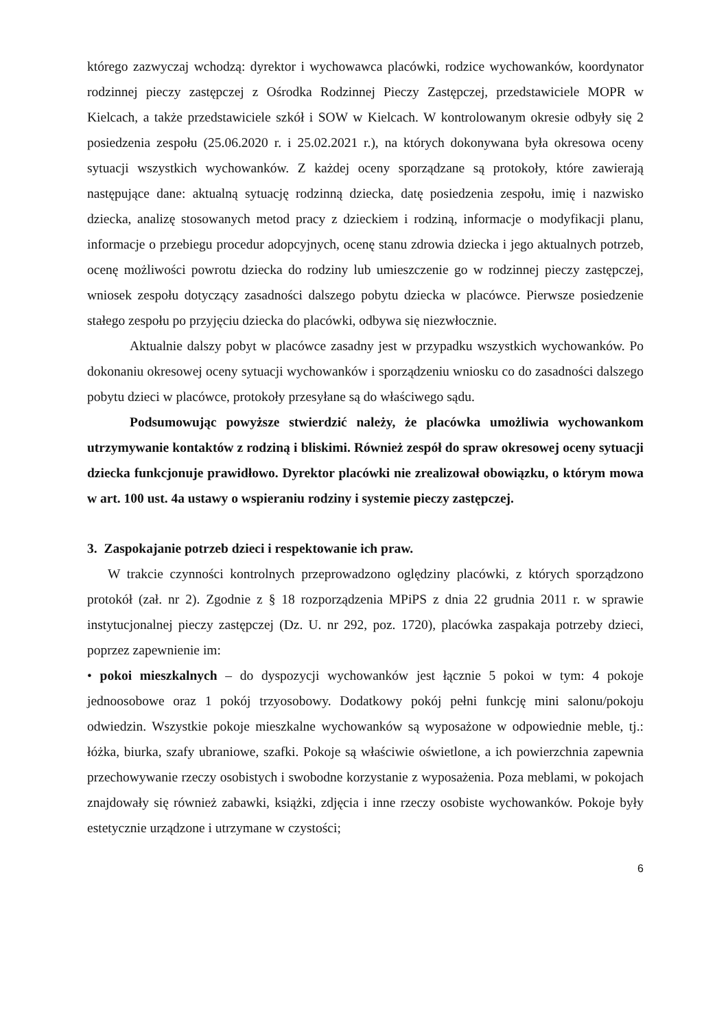którego zazwyczaj wchodzą: dyrektor i wychowawca placówki, rodzice wychowanków, koordynator rodzinnej pieczy zastępczej z Ośrodka Rodzinnej Pieczy Zastępczej, przedstawiciele MOPR w Kielcach, a także przedstawiciele szkół i SOW w Kielcach. W kontrolowanym okresie odbyły się 2 posiedzenia zespołu (25.06.2020 r. i 25.02.2021 r.), na których dokonywana była okresowa oceny sytuacji wszystkich wychowanków. Z każdej oceny sporządzane są protokoły, które zawierają następujące dane: aktualną sytuację rodzinną dziecka, datę posiedzenia zespołu, imię i nazwisko dziecka, analizę stosowanych metod pracy z dzieckiem i rodziną, informacje o modyfikacji planu, informacje o przebiegu procedur adopcyjnych, ocenę stanu zdrowia dziecka i jego aktualnych potrzeb, ocenę możliwości powrotu dziecka do rodziny lub umieszczenie go w rodzinnej pieczy zastępczej, wniosek zespołu dotyczący zasadności dalszego pobytu dziecka w placówce. Pierwsze posiedzenie stałego zespołu po przyjęciu dziecka do placówki, odbywa się niezwłocznie.
Aktualnie dalszy pobyt w placówce zasadny jest w przypadku wszystkich wychowanków. Po dokonaniu okresowej oceny sytuacji wychowanków i sporządzeniu wniosku co do zasadności dalszego pobytu dzieci w placówce, protokoły przesyłane są do właściwego sądu.
Podsumowując powyższe stwierdzić należy, że placówka umożliwia wychowankom utrzymywanie kontaktów z rodziną i bliskimi. Również zespół do spraw okresowej oceny sytuacji dziecka funkcjonuje prawidłowo. Dyrektor placówki nie zrealizował obowiązku, o którym mowa w art. 100 ust. 4a ustawy o wspieraniu rodziny i systemie pieczy zastępczej.
3. Zaspokajanie potrzeb dzieci i respektowanie ich praw.
W trakcie czynności kontrolnych przeprowadzono oględziny placówki, z których sporządzono protokół (zał. nr 2). Zgodnie z § 18 rozporządzenia MPiPS z dnia 22 grudnia 2011 r. w sprawie instytucjonalnej pieczy zastępczej (Dz. U. nr 292, poz. 1720), placówka zaspakaja potrzeby dzieci, poprzez zapewnienie im:
• pokoi mieszkalnych – do dyspozycji wychowanków jest łącznie 5 pokoi w tym: 4 pokoje jednoosobowe oraz 1 pokój trzyosobowy. Dodatkowy pokój pełni funkcję mini salonu/pokoju odwiedzin. Wszystkie pokoje mieszkalne wychowanków są wyposażone w odpowiednie meble, tj.: łóżka, biurka, szafy ubraniowe, szafki. Pokoje są właściwie oświetlone, a ich powierzchnia zapewnia przechowywanie rzeczy osobistych i swobodne korzystanie z wyposażenia. Poza meblami, w pokojach znajdowały się również zabawki, książki, zdjęcia i inne rzeczy osobiste wychowanków. Pokoje były estetycznie urządzone i utrzymane w czystości;
6